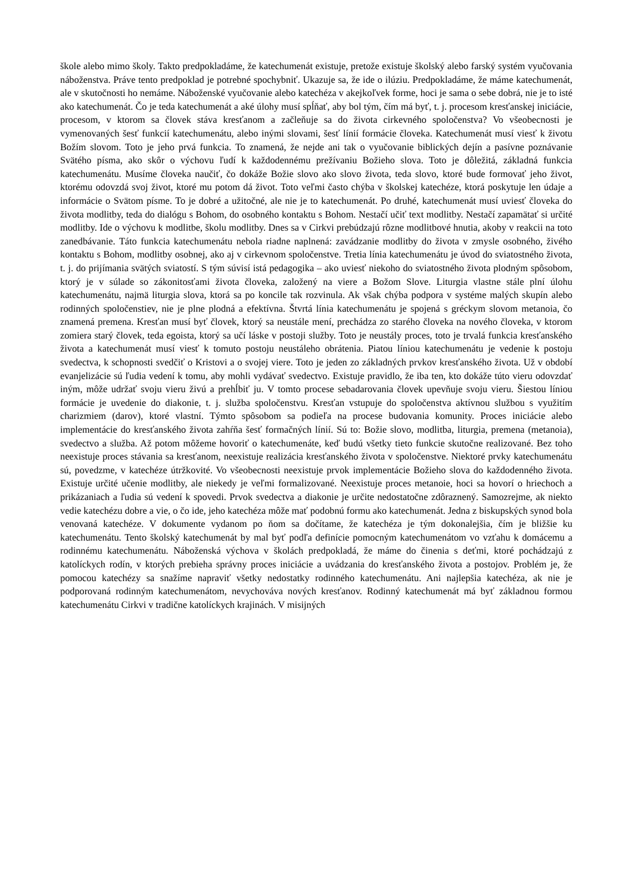škole alebo mimo školy. Takto predpokladáme, že katechumenát existuje, pretože existuje školský alebo farský systém vyučovania náboženstva. Práve tento predpoklad je potrebné spochybniť. Ukazuje sa, že ide o ilúziu. Predpokladáme, že máme katechumenát, ale v skutočnosti ho nemáme. Náboženské vyučovanie alebo katechéza v akejkoľvek forme, hoci je sama o sebe dobrá, nie je to isté ako katechumenát. Čo je teda katechumenát a aké úlohy musí spĺňať, aby bol tým, čím má byť, t. j. procesom kresťanskej iniciácie, procesom, v ktorom sa človek stáva kresťanom a začleňuje sa do života cirkevného spoločenstva? Vo všeobecnosti je vymenovaných šesť funkcií katechumenátu, alebo inými slovami, šesť línií formácie človeka. Katechumenát musí viesť k životu Božím slovom. Toto je jeho prvá funkcia. To znamená, že nejde ani tak o vyučovanie biblických dejín a pasívne poznávanie Svätého písma, ako skôr o výchovu ľudí k každodennému prežívaniu Božieho slova. Toto je dôležitá, základná funkcia katechumenátu. Musíme človeka naučiť, čo dokáže Božie slovo ako slovo života, teda slovo, ktoré bude formovať jeho život, ktorému odovzdá svoj život, ktoré mu potom dá život. Toto veľmi často chýba v školskej katechéze, ktorá poskytuje len údaje a informácie o Svätom písme. To je dobré a užitočné, ale nie je to katechumenát. Po druhé, katechumenát musí uviesť človeka do života modlitby, teda do dialógu s Bohom, do osobného kontaktu s Bohom. Nestačí učiť text modlitby. Nestačí zapamätať si určité modlitby. Ide o výchovu k modlitbe, školu modlitby. Dnes sa v Cirkvi prebúdzajú rôzne modlitbové hnutia, akoby v reakcii na toto zanedbávanie. Táto funkcia katechumenátu nebola riadne naplnená: zavádzanie modlitby do života v zmysle osobného, živého kontaktu s Bohom, modlitby osobnej, ako aj v cirkevnom spoločenstve. Tretia línia katechumenátu je úvod do sviatostného života, t. j. do prijímania svätých sviatostí. S tým súvisí istá pedagogika – ako uviesť niekoho do sviatostného života plodným spôsobom, ktorý je v súlade so zákonitosťami života človeka, založený na viere a Božom Slove. Liturgia vlastne stále plní úlohu katechumenátu, najmä liturgia slova, ktorá sa po koncile tak rozvinula. Ak však chýba podpora v systéme malých skupín alebo rodinných spoločenstiev, nie je plne plodná a efektívna. Štvrtá línia katechumenátu je spojená s gréckym slovom metanoia, čo znamená premena. Kresťan musí byť človek, ktorý sa neustále mení, prechádza zo starého človeka na nového človeka, v ktorom zomiera starý človek, teda egoista, ktorý sa učí láske v postoji služby. Toto je neustály proces, toto je trvalá funkcia kresťanského života a katechumenát musí viesť k tomuto postoju neustáleho obrátenia. Piatou líniou katechumenátu je vedenie k postoju svedectva, k schopnosti svedčiť o Kristovi a o svojej viere. Toto je jeden zo základných prvkov kresťanského života. Už v období evanjelizácie sú ľudia vedení k tomu, aby mohli vydávať svedectvo. Existuje pravidlo, že iba ten, kto dokáže túto vieru odovzdať iným, môže udržať svoju vieru živú a prehĺbiť ju. V tomto procese sebadarovania človek upevňuje svoju vieru. Šiestou líniou formácie je uvedenie do diakonie, t. j. služba spoločenstvu. Kresťan vstupuje do spoločenstva aktívnou službou s využitím charizmiem (darov), ktoré vlastní. Týmto spôsobom sa podieľa na procese budovania komunity. Proces iniciácie alebo implementácie do kresťanského života zahŕňa šesť formačných línií. Sú to: Božie slovo, modlitba, liturgia, premena (metanoia), svedectvo a služba. Až potom môžeme hovoriť o katechumenáte, keď budú všetky tieto funkcie skutočne realizované. Bez toho neexistuje proces stávania sa kresťanom, neexistuje realizácia kresťanského života v spoločenstve. Niektoré prvky katechumenátu sú, povedzme, v katechéze útržkovité. Vo všeobecnosti neexistuje prvok implementácie Božieho slova do každodenného života. Existuje určité učenie modlitby, ale niekedy je veľmi formalizované. Neexistuje proces metanoie, hoci sa hovorí o hriechoch a prikázaniach a ľudia sú vedení k spovedi. Prvok svedectva a diakonie je určite nedostatočne zdôraznený. Samozrejme, ak niekto vedie katechézu dobre a vie, o čo ide, jeho katechéza môže mať podobnú formu ako katechumenát. Jedna z biskupských synod bola venovaná katechéze. V dokumente vydanom po ňom sa dočítame, že katechéza je tým dokonalejšia, čím je bližšie ku katechumenátu. Tento školský katechumenát by mal byť podľa definície pomocným katechumenátom vo vzťahu k domácemu a rodinnému katechumenátu. Náboženská výchova v školách predpokladá, že máme do činenia s deťmi, ktoré pochádzajú z katolíckych rodín, v ktorých prebieha správny proces iniciácie a uvádzania do kresťanského života a postojov. Problém je, že pomocou katechézy sa snažíme napraviť všetky nedostatky rodinného katechumenátu. Ani najlepšia katechéza, ak nie je podporovaná rodinným katechumenátom, nevychováva nových kresťanov. Rodinný katechumenát má byť základnou formou katechumenátu Cirkvi v tradične katolíckych krajinách. V misijných